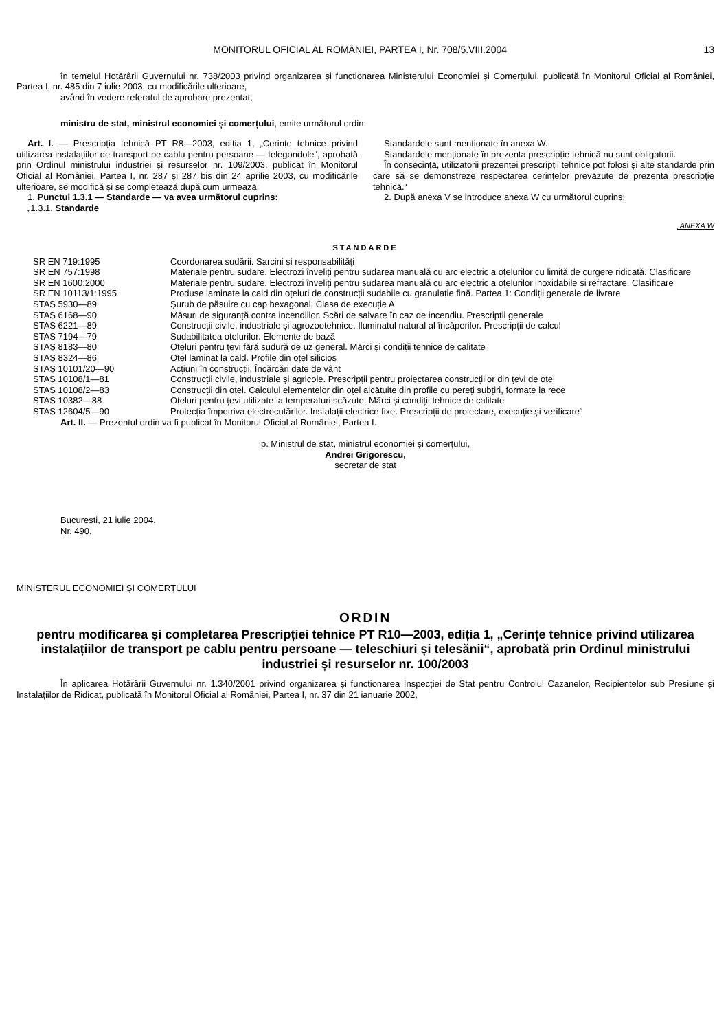MONITORUL OFICIAL AL ROMÂNIEI, PARTEA I, Nr. 708/5.VIII.2004 13
în temeiul Hotărârii Guvernului nr. 738/2003 privind organizarea și funcționarea Ministerului Economiei și Comerțului, publicată în Monitorul Oficial al României, Partea I, nr. 485 din 7 iulie 2003, cu modificările ulterioare,
având în vedere referatul de aprobare prezentat,
ministru de stat, ministrul economiei și comerțului, emite următorul ordin:
Art. I. — Prescripția tehnică PT R8—2003, ediția 1, „Cerințe tehnice privind utilizarea instalațiilor de transport pe cablu pentru persoane — telegondole“, aprobată prin Ordinul ministrului industriei și resurselor nr. 109/2003, publicat în Monitorul Oficial al României, Partea I, nr. 287 și 287 bis din 24 aprilie 2003, cu modificările ulterioare, se modifică și se completează după cum urmează:
1. Punctul 1.3.1 — Standarde — va avea următorul cuprins:
„1.3.1. Standarde
Standardele sunt menționate în anexa W.
Standardele menționate în prezenta prescripție tehnică nu sunt obligatorii.
În consecință, utilizatorii prezentei prescripții tehnice pot folosi și alte standarde prin care să se demonstreze respectarea cerințelor prevăzute de prezenta prescripție tehnică.“
2. După anexa V se introduce anexa W cu următorul cuprins:
„ANEXA W
STANDARDE
| SR EN 719:1995 | Coordonarea sudării. Sarcini și responsabilități |
| SR EN 757:1998 | Materiale pentru sudare. Electrozi înveliți pentru sudarea manuală cu arc electric a oțelurilor cu limită de curgere ridicată. Clasificare |
| SR EN 1600:2000 | Materiale pentru sudare. Electrozi înveliți pentru sudarea manuală cu arc electric a oțelurilor inoxidabile și refractare. Clasificare |
| SR EN 10113/1:1995 | Produse laminate la cald din oțeluri de construcții sudabile cu granulație fină. Partea 1: Condiții generale de livrare |
| STAS 5930—89 | Șurub de păsuire cu cap hexagonal. Clasa de execuție A |
| STAS 6168—90 | Măsuri de siguranță contra incendiilor. Scări de salvare în caz de incendiu. Prescripții generale |
| STAS 6221—89 | Construcții civile, industriale și agrozootehnice. Iluminatul natural al încăperilor. Prescripții de calcul |
| STAS 7194—79 | Sudabilitatea oțelurilor. Elemente de bază |
| STAS 8183—80 | Oțeluri pentru țevi fără sudură de uz general. Mărci și condiții tehnice de calitate |
| STAS 8324—86 | Oțel laminat la cald. Profile din oțel silicios |
| STAS 10101/20—90 | Acțiuni în construcții. Încărcări date de vânt |
| STAS 10108/1—81 | Construcții civile, industriale și agricole. Prescripții pentru proiectarea construcțiilor din țevi de oțel |
| STAS 10108/2—83 | Construcții din oțel. Calculul elementelor din oțel alcătuite din profile cu pereți subțiri, formate la rece |
| STAS 10382—88 | Oțeluri pentru țevi utilizate la temperaturi scăzute. Mărci și condiții tehnice de calitate |
| STAS 12604/5—90 | Protecția împotriva electrocutărilor. Instalații electrice fixe. Prescripții de proiectare, execuție și verificare“ |
Art. II. — Prezentul ordin va fi publicat în Monitorul Oficial al României, Partea I.
p. Ministrul de stat, ministrul economiei și comerțului,
Andrei Grigorescu,
secretar de stat
București, 21 iulie 2004.
Nr. 490.
MINISTERUL ECONOMIEI ȘI COMERȚULUI
ORDIN
pentru modificarea și completarea Prescripției tehnice PT R10—2003, ediția 1, „Cerințe tehnice privind utilizarea instalațiilor de transport pe cablu pentru persoane — teleschiuri și telesănii“, aprobată prin Ordinul ministrului industriei și resurselor nr. 100/2003
În aplicarea Hotărârii Guvernului nr. 1.340/2001 privind organizarea și funcționarea Inspecției de Stat pentru Controlul Cazanelor, Recipientelor sub Presiune și Instalațiilor de Ridicat, publicată în Monitorul Oficial al României, Partea I, nr. 37 din 21 ianuarie 2002,